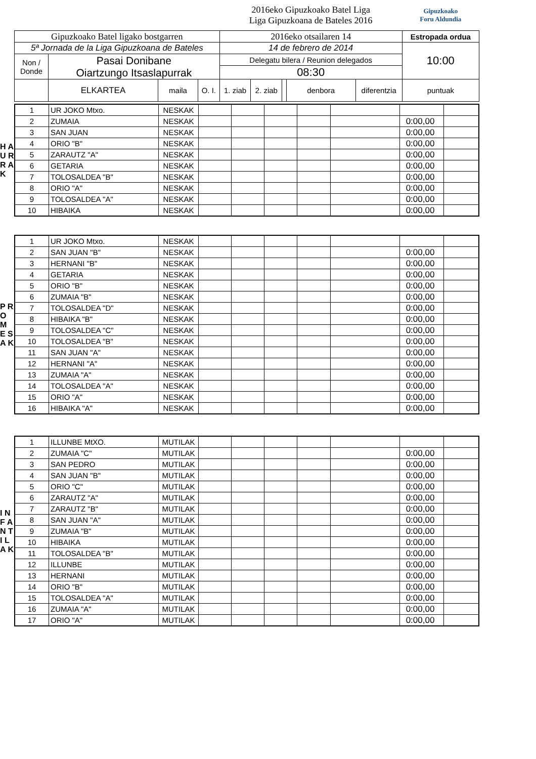| | | | | 2016eko Gipuzkoako Batel Liga Liga Gipuzkoana de Bateles 2016 | | | | | Gipuzkoako Foru Aldundia |
| Gipuzkoako Batel ligako bostgarren | | | | 2016eko otsailaren 14 | | | | | Estropada ordua |
| 5ª Jornada de la Liga Gipuzkoana de Bateles | | | | 14 de febrero de 2014 | | | | | 10:00 |
| Non / Donde | Pasai Donibane Oiartzungo Itsaslapurrak | | | Delegatu bilera / Reunion delegados | | | | | |
| | | | | 08:30 | | | | | |
| | ELKARTEA | maila | O. I. | 1. ziab | 2. ziab | | denbora | diferentzia | puntuak |
H A U R R A K
| 1 | UR JOKO Mtxo. | NESKAK | | | | | | | |
| 2 | ZUMAIA | NESKAK | | | | | | 0:00,00 | |
| 3 | SAN JUAN | NESKAK | | | | | | 0:00,00 | |
| 4 | ORIO "B" | NESKAK | | | | | | 0:00,00 | |
| 5 | ZARAUTZ "A" | NESKAK | | | | | | 0:00,00 | |
| 6 | GETARIA | NESKAK | | | | | | 0:00,00 | |
| 7 | TOLOSALDEA "B" | NESKAK | | | | | | 0:00,00 | |
| 8 | ORIO "A" | NESKAK | | | | | | 0:00,00 | |
| 9 | TOLOSALDEA "A" | NESKAK | | | | | | 0:00,00 | |
| 10 | HIBAIKA | NESKAK | | | | | | 0:00,00 | |
P R O M E S A K
| 1 | UR JOKO Mtxo. | NESKAK | | | | | | | |
| 2 | SAN JUAN "B" | NESKAK | | | | | | 0:00,00 | |
| 3 | HERNANI "B" | NESKAK | | | | | | 0:00,00 | |
| 4 | GETARIA | NESKAK | | | | | | 0:00,00 | |
| 5 | ORIO "B" | NESKAK | | | | | | 0:00,00 | |
| 6 | ZUMAIA "B" | NESKAK | | | | | | 0:00,00 | |
| 7 | TOLOSALDEA "D" | NESKAK | | | | | | 0:00,00 | |
| 8 | HIBAIKA "B" | NESKAK | | | | | | 0:00,00 | |
| 9 | TOLOSALDEA "C" | NESKAK | | | | | | 0:00,00 | |
| 10 | TOLOSALDEA "B" | NESKAK | | | | | | 0:00,00 | |
| 11 | SAN JUAN "A" | NESKAK | | | | | | 0:00,00 | |
| 12 | HERNANI "A" | NESKAK | | | | | | 0:00,00 | |
| 13 | ZUMAIA "A" | NESKAK | | | | | | 0:00,00 | |
| 14 | TOLOSALDEA "A" | NESKAK | | | | | | 0:00,00 | |
| 15 | ORIO "A" | NESKAK | | | | | | 0:00,00 | |
| 16 | HIBAIKA "A" | NESKAK | | | | | | 0:00,00 | |
I N F A N T I L A K
| 1 | ILLUNBE MtXO. | MUTILAK | | | | | | | |
| 2 | ZUMAIA "C" | MUTILAK | | | | | | 0:00,00 | |
| 3 | SAN PEDRO | MUTILAK | | | | | | 0:00,00 | |
| 4 | SAN JUAN "B" | MUTILAK | | | | | | 0:00,00 | |
| 5 | ORIO "C" | MUTILAK | | | | | | 0:00,00 | |
| 6 | ZARAUTZ "A" | MUTILAK | | | | | | 0:00,00 | |
| 7 | ZARAUTZ "B" | MUTILAK | | | | | | 0:00,00 | |
| 8 | SAN JUAN "A" | MUTILAK | | | | | | 0:00,00 | |
| 9 | ZUMAIA "B" | MUTILAK | | | | | | 0:00,00 | |
| 10 | HIBAIKA | MUTILAK | | | | | | 0:00,00 | |
| 11 | TOLOSALDEA "B" | MUTILAK | | | | | | 0:00,00 | |
| 12 | ILLUNBE | MUTILAK | | | | | | 0:00,00 | |
| 13 | HERNANI | MUTILAK | | | | | | 0:00,00 | |
| 14 | ORIO "B" | MUTILAK | | | | | | 0:00,00 | |
| 15 | TOLOSALDEA "A" | MUTILAK | | | | | | 0:00,00 | |
| 16 | ZUMAIA "A" | MUTILAK | | | | | | 0:00,00 | |
| 17 | ORIO "A" | MUTILAK | | | | | | 0:00,00 | |